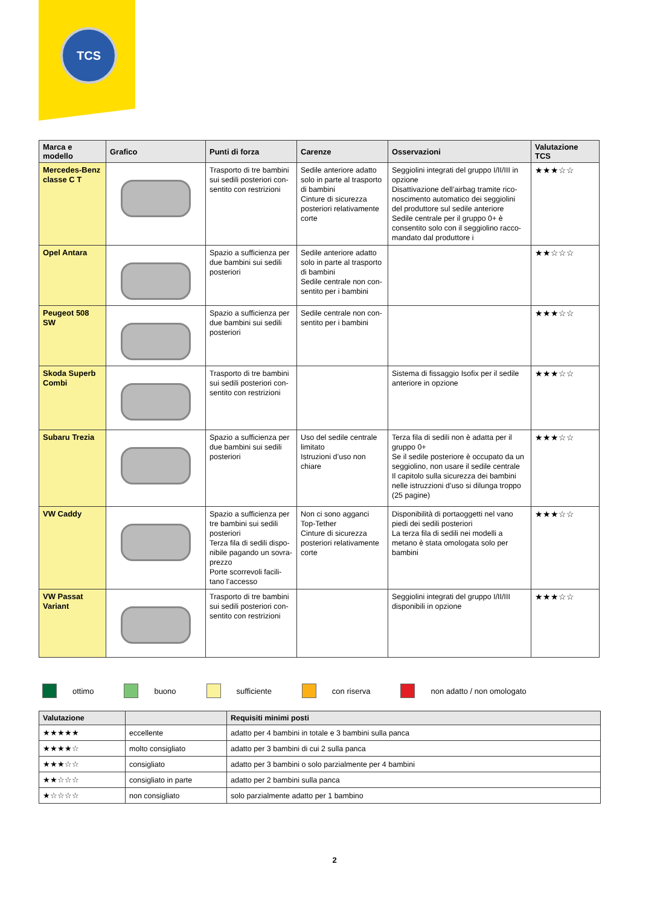TCS
| Marca e modello | Grafico | Punti di forza | Carenze | Osservazioni | Valutazione TCS |
| --- | --- | --- | --- | --- | --- |
| Mercedes-Benz classe C T | | Trasporto di tre bambini sui sedili posteriori con­sentito con restrizioni | Sedile anteriore adatto solo in parte al tras­porto di bambini Cinture di sicurezza posteriori relativamente corte | Seggiolini integrati del gruppo I/II/III in opzione Disattivazione dell’airbag tramite rico­noscimento automatico dei seggiolini del produttore sul sedile anteriore Sedile centrale per il gruppo 0+ è consentito solo con il seggiolino racco­mandato dal produttore i | ★★★☆☆ |
| Opel Antara | | Spazio a sufficienza per due bambini sui sedili posteriori | Sedile anteriore adatto solo in parte al tras­porto di bambini Sedile centrale non con­sentito per i bambini | | ★★☆☆☆ |
| Peugeot 508 SW | | Spazio a sufficienza per due bambini sui sedili posteriori | Sedile centrale non con­sentito per i bambini | | ★★★☆☆ |
| Skoda Superb Combi | | Trasporto di tre bambini sui sedili posteriori con­sentito con restrizioni | | Sistema di fissaggio Isofix per il sedile anteriore in opzione | ★★★☆☆ |
| Subaru Trezia | | Spazio a sufficienza per due bambini sui sedili posteriori | Uso del sedile centrale limitato Istruzioni d’uso non chiare | Terza fila di sedili non è adatta per il gruppo 0+ Se il sedile posteriore è occupato da un seggiolino, non usare il sedile centrale Il capitolo sulla sicurezza dei bambini nelle istruzzioni d’uso si dilunga troppo (25 pagine) | ★★★☆☆ |
| VW Caddy | | Spazio a sufficienza per tre bambini sui sedili posteriori Terza fila di sedili dispo­nibile pagando un sovra-prezzo Porte scorrevoli facili­tano l’accesso | Non ci sono agganci Top-Tether Cinture di sicurezza posteriori relativamente corte | Disponibilità di portaoggetti nel vano piedi dei sedili posteriori La terza fila di sedili nei modelli a metano è stata omologata solo per bambini | ★★★☆☆ |
| VW Passat Variant | | Trasporto di tre bambini sui sedili posteriori con­sentito con restrizioni | | Seggiolini integrati del gruppo I/II/III disponibili in opzione | ★★★☆☆ |
ottimo buono sufficiente con riserva non adatto / non omologato
| Valutazione | | Requisiti minimi posti |
| --- | --- | --- |
| ★★★★★ | eccellente | adatto per 4 bambini in totale e 3 bambini sulla panca |
| ★★★★☆ | molto consigliato | adatto per 3 bambini di cui 2 sulla panca |
| ★★★☆☆ | consigliato | adatto per 3 bambini o solo parzialmente per 4 bambini |
| ★★☆☆☆ | consigliato in parte | adatto per 2 bambini sulla panca |
| ★☆☆☆☆ | non consigliato | solo parzialmente adatto per 1 bambino |
2